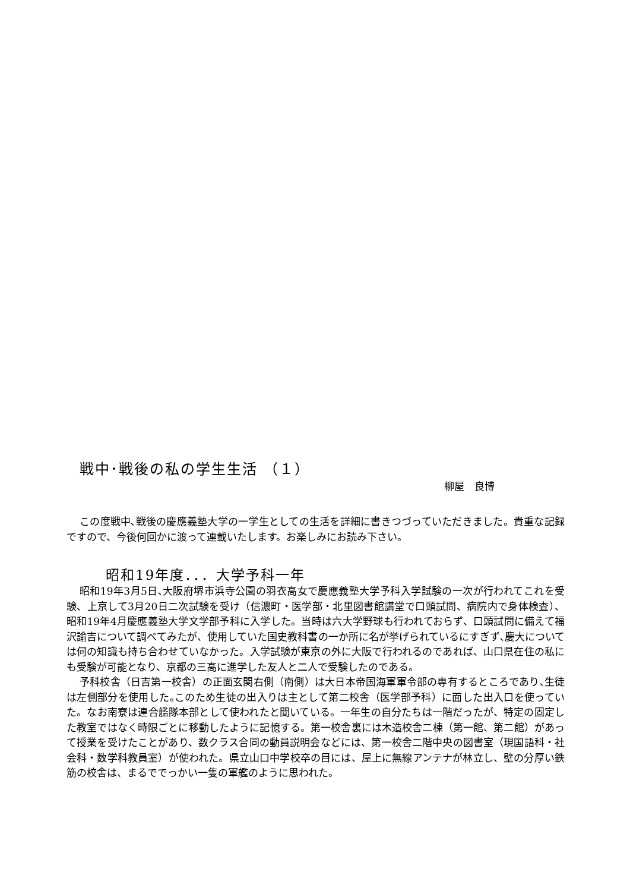戦中･戦後の私の学生生活 （１）
柳屋　良博
この度戦中､戦後の慶應義塾大学の一学生としての生活を詳細に書きつづっていただきました。貴重な記録ですので、今後何回かに渡って連載いたします。お楽しみにお読み下さい。
昭和19年度．．．大学予科一年
昭和19年3月5日､大阪府堺市浜寺公園の羽衣高女で慶應義塾大学予科入学試験の一次が行われてこれを受験、上京して3月20日二次試験を受け（信濃町・医学部・北里図書館講堂で口頭試問、病院内で身体検査）、昭和19年4月慶應義塾大学文学部予科に入学した。当時は六大学野球も行われておらず、口頭試問に備えて福沢諭吉について調べてみたが、使用していた国史教科書の一か所に名が挙げられているにすぎず､慶大については何の知識も持ち合わせていなかった。入学試験が東京の外に大阪で行われるのであれば、山口県在住の私にも受験が可能となり、京都の三高に進学した友人と二人で受験したのである。
予科校舎（日吉第一校舎）の正面玄関右側（南側）は大日本帝国海軍軍令部の専有するところであり､生徒は左側部分を使用した｡このため生徒の出入りは主として第二校舎（医学部予科）に面した出入口を使っていた。なお南寮は連合艦隊本部として使われたと聞いている。一年生の自分たちは一階だったが、特定の固定した教室ではなく時限ごとに移動したように記憶する。第一校舎裏には木造校舎二棟（第一館、第二館）があって授業を受けたことがあり、数クラス合同の動員説明会などには、第一校舎二階中央の図書室（現国語科・社会科・数学科教員室）が使われた。県立山口中学校卒の目には、屋上に無線アンテナが林立し、壁の分厚い鉄筋の校舎は、まるででっかい一隻の軍艦のように思われた。